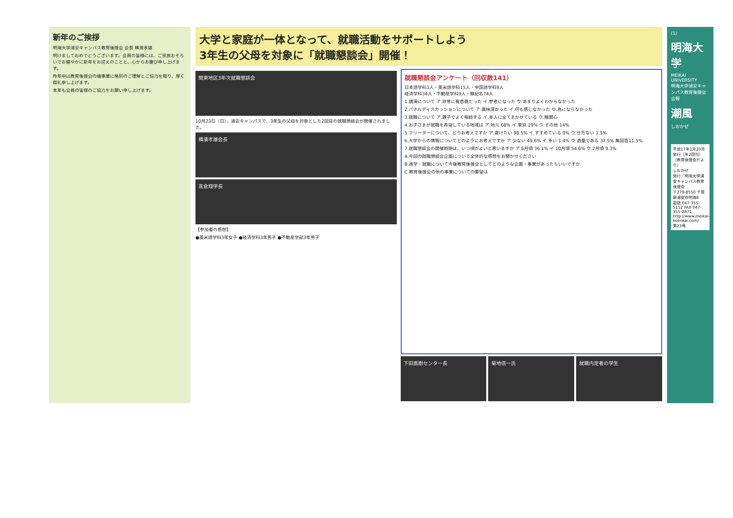(1)
明海大学
MEIKAI UNIVERSITY
明海大学浦安キャンパス教育後援会会報
潮風
しおかぜ
平成17年1月20日発行（年2回刊）
（教育後援会だより）
しおかぜ
発行／明海大学浦安キャンパス教育後援会
〒279-8550 千葉県浦安市明海8
電話 047-355-5112 FAX 047-355-2871
http://www.meikai-koenkai.com/
第23号
大学と家庭が一体となって、就職活動をサポートしよう
3年生の父母を対象に「就職懇談会」開催！
関東地区3年次就職懇談会
10月23日（日）、浦安キャンパスで、3年生の父母を対象とした2回目の就職懇談会が開催されました。
横濱孝雄会長
高倉翔学長
【参加者の感想】
●英米語学科3年女子 ●経済学科3年男子 ●不動産学部3年男子
就職懇談会アンケート（回収数141）
日本語学科3人・英米語学科15人・中国語学科9人
経済学科34人・不動産学科9人・無記名74人
1.講演について ア.非常に有意義だった イ.参考になった ウ.あまりよくわからなかった
2.パネルディスカッションについて ア.興味深かった イ.何も感じなかった ウ.為にならなかった
3.就職について ア.親子でよく相談する イ.本人に全てまかせている ウ.無関心
4.お子さまが就職を希望している地域は ア.地元 68% イ.東京 29% ウ.その他 14%
5.フリーターについて、どうお考えですか ア.避けたい 98.5% イ.すすめている 0% ウ.仕方ない 1.5%
6.大学からの情報についてどのようにお考えですか ア.少ない 49.6% イ.多い 1.4% ウ.適量である 37.5% 無回答11.5%
7.就職懇談会の開催時期は、いつ頃がよいと思いますか ア.6月頃 36.1% イ.10月頃 54.6% ウ.2月頃 9.3%
A.今回の就職懇談会企画について全体的な感想をお聞かせください
B.進学・就職について今後教育後援会としてどのような企画・事業があったらいいですか
C.教育後援会の他の事業についての要望は
下田直樹センター長 菊地信一氏 就職内定者の学生
新年のご挨拶
明海大学浦安キャンパス教育後援会 会長 横濱孝雄
明けましておめでとうございます。会員の皆様には、ご家族おそろいでお健やかに新年をお迎えのことと、心からお慶び申し上げます。
昨年中は教育後援会の諸事業に格別のご理解とご協力を賜り、厚く御礼申し上げます。
本年も会員の皆様のご協力をお願い申し上げます。